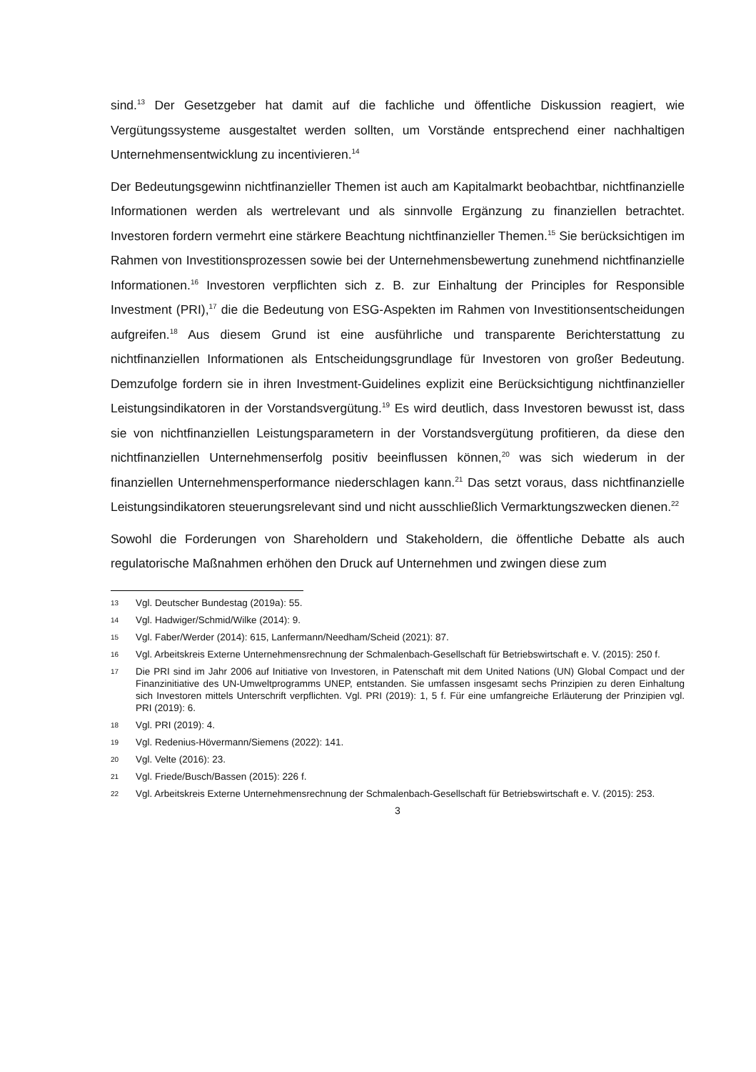sind.<sup>13</sup> Der Gesetzgeber hat damit auf die fachliche und öffentliche Diskussion reagiert, wie Vergütungssysteme ausgestaltet werden sollten, um Vorstände entsprechend einer nachhaltigen Unternehmensentwicklung zu incentivieren.<sup>14</sup>
Der Bedeutungsgewinn nichtfinanzieller Themen ist auch am Kapitalmarkt beobachtbar, nichtfinanzielle Informationen werden als wertrelevant und als sinnvolle Ergänzung zu finanziellen betrachtet. Investoren fordern vermehrt eine stärkere Beachtung nichtfinanzieller Themen.<sup>15</sup> Sie berücksichtigen im Rahmen von Investitionsprozessen sowie bei der Unternehmensbewertung zunehmend nichtfinanzielle Informationen.<sup>16</sup> Investoren verpflichten sich z. B. zur Einhaltung der Principles for Responsible Investment (PRI),<sup>17</sup> die die Bedeutung von ESG-Aspekten im Rahmen von Investitionsentscheidungen aufgreifen.<sup>18</sup> Aus diesem Grund ist eine ausführliche und transparente Berichterstattung zu nichtfinanziellen Informationen als Entscheidungsgrundlage für Investoren von großer Bedeutung. Demzufolge fordern sie in ihren Investment-Guidelines explizit eine Berücksichtigung nichtfinanzieller Leistungsindikatoren in der Vorstandsvergütung.<sup>19</sup> Es wird deutlich, dass Investoren bewusst ist, dass sie von nichtfinanziellen Leistungsparametern in der Vorstandsvergütung profitieren, da diese den nichtfinanziellen Unternehmenserfolg positiv beeinflussen können,<sup>20</sup> was sich wiederum in der finanziellen Unternehmensperformance niederschlagen kann.<sup>21</sup> Das setzt voraus, dass nichtfinanzielle Leistungsindikatoren steuerungsrelevant sind und nicht ausschließlich Vermarktungszwecken dienen.<sup>22</sup>
Sowohl die Forderungen von Shareholdern und Stakeholdern, die öffentliche Debatte als auch regulatorische Maßnahmen erhöhen den Druck auf Unternehmen und zwingen diese zum
13 Vgl. Deutscher Bundestag (2019a): 55.
14 Vgl. Hadwiger/Schmid/Wilke (2014): 9.
15 Vgl. Faber/Werder (2014): 615, Lanfermann/Needham/Scheid (2021): 87.
16 Vgl. Arbeitskreis Externe Unternehmensrechnung der Schmalenbach-Gesellschaft für Betriebswirtschaft e. V. (2015): 250 f.
17 Die PRI sind im Jahr 2006 auf Initiative von Investoren, in Patenschaft mit dem United Nations (UN) Global Compact und der Finanzinitiative des UN-Umweltprogramms UNEP, entstanden. Sie umfassen insgesamt sechs Prinzipien zu deren Einhaltung sich Investoren mittels Unterschrift verpflichten. Vgl. PRI (2019): 1, 5 f. Für eine umfangreiche Erläuterung der Prinzipien vgl. PRI (2019): 6.
18 Vgl. PRI (2019): 4.
19 Vgl. Redenius-Hövermann/Siemens (2022): 141.
20 Vgl. Velte (2016): 23.
21 Vgl. Friede/Busch/Bassen (2015): 226 f.
22 Vgl. Arbeitskreis Externe Unternehmensrechnung der Schmalenbach-Gesellschaft für Betriebswirtschaft e. V. (2015): 253.
3